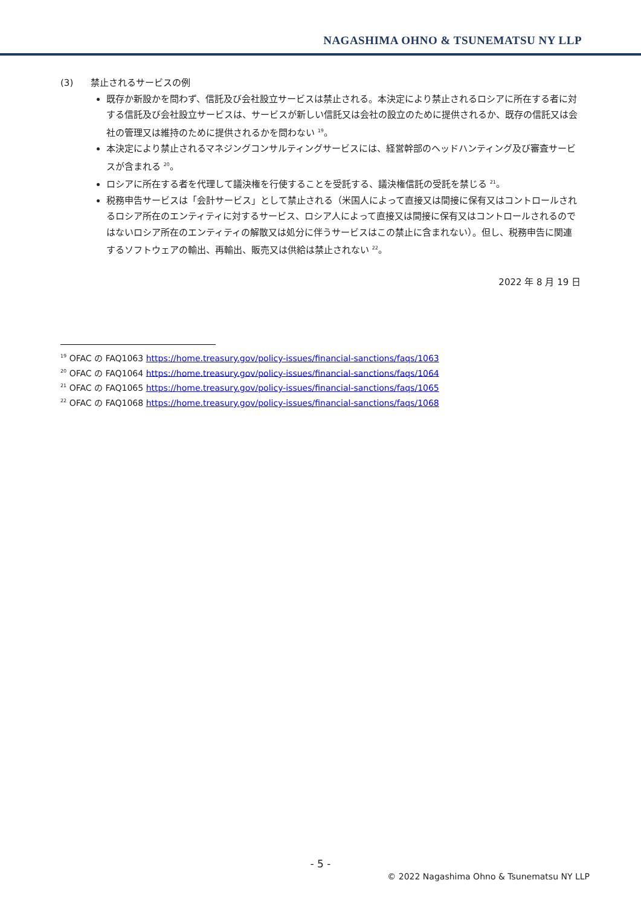NAGASHIMA OHNO & TSUNEMATSU NY LLP
(3) 禁止されるサービスの例
既存か新設かを問わず、信託及び会社設立サービスは禁止される。本決定により禁止されるロシアに所在する者に対する信託及び会社設立サービスは、サービスが新しい信託又は会社の設立のために提供されるか、既存の信託又は会社の管理又は維持のために提供されるかを問わない <sup>19</sup>。
本決定により禁止されるマネジングコンサルティングサービスには、経営幹部のヘッドハンティング及び審査サービスが含まれる <sup>20</sup>。
ロシアに所在する者を代理して議決権を行使することを受託する、議決権信託の受託を禁じる <sup>21</sup>。
税務申告サービスは「会計サービス」として禁止される（米国人によって直接又は間接に保有又はコントロールされるロシア所在のエンティティに対するサービス、ロシア人によって直接又は間接に保有又はコントロールされるのではないロシア所在のエンティティの解散又は処分に伴うサービスはこの禁止に含まれない）。但し、税務申告に関連するソフトウェアの輸出、再輸出、販売又は供給は禁止されない <sup>22</sup>。
2022 年 8 月 19 日
<sup>19</sup> OFAC の FAQ1063 https://home.treasury.gov/policy-issues/financial-sanctions/faqs/1063
<sup>20</sup> OFAC の FAQ1064 https://home.treasury.gov/policy-issues/financial-sanctions/faqs/1064
<sup>21</sup> OFAC の FAQ1065 https://home.treasury.gov/policy-issues/financial-sanctions/faqs/1065
<sup>22</sup> OFAC の FAQ1068 https://home.treasury.gov/policy-issues/financial-sanctions/faqs/1068
- 5 -
© 2022 Nagashima Ohno & Tsunematsu NY LLP